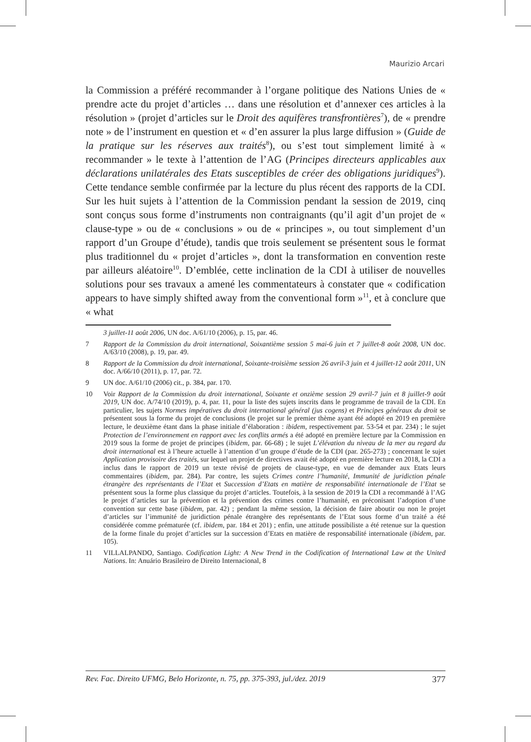Maurizio Arcari
la Commission a préféré recommander à l’organe politique des Nations Unies de « prendre acte du projet d’articles … dans une résolution et d’annexer ces articles à la résolution » (projet d’articles sur le Droit des aquifères transfrontières<sup>7</sup>), de « prendre note » de l’instrument en question et « d’en assurer la plus large diffusion » (Guide de la pratique sur les réserves aux traités<sup>8</sup>), ou s’est tout simplement limité à « recommander » le texte à l’attention de l’AG (Principes directeurs applicables aux déclarations unilatérales des Etats susceptibles de créer des obligations juridiques<sup>9</sup>). Cette tendance semble confirmée par la lecture du plus récent des rapports de la CDI. Sur les huit sujets à l’attention de la Commission pendant la session de 2019, cinq sont conçus sous forme d’instruments non contraignants (qu’il agit d’un projet de « clause-type » ou de « conclusions » ou de « principes », ou tout simplement d’un rapport d’un Groupe d’étude), tandis que trois seulement se présentent sous le format plus traditionnel du « projet d’articles », dont la transformation en convention reste par ailleurs aléatoire<sup>10</sup>. D’emblée, cette inclination de la CDI à utiliser de nouvelles solutions pour ses travaux a amené les commentateurs à constater que « codification appears to have simply shifted away from the conventional form »<sup>11</sup>, et à conclure que « what
3 juillet-11 août 2006, UN doc. A/61/10 (2006), p. 15, par. 46.
7 Rapport de la Commission du droit international, Soixantième session 5 mai-6 juin et 7 juillet-8 août 2008, UN doc. A/63/10 (2008), p. 19, par. 49.
8 Rapport de la Commission du droit international, Soixante-troisième session 26 avril-3 juin et 4 juillet-12 août 2011, UN doc. A/66/10 (2011), p. 17, par. 72.
9 UN doc. A/61/10 (2006) cit., p. 384, par. 170.
10 Voir Rapport de la Commission du droit international, Soixante et onzième session 29 avril-7 juin et 8 juillet-9 août 2019, UN doc. A/74/10 (2019), p. 4, par. 11, pour la liste des sujets inscrits dans le programme de travail de la CDI. En particulier, les sujets Normes impératives du droit international général (jus cogens) et Principes généraux du droit se présentent sous la forme du projet de conclusions (le projet sur le premier thème ayant été adopté en 2019 en première lecture, le deuxième étant dans la phase initiale d’élaboration : ibidem, respectivement par. 53-54 et par. 234) ; le sujet Protection de l’environnement en rapport avec les conflits armés a été adopté en première lecture par la Commission en 2019 sous la forme de projet de principes (ibidem, par. 66-68) ; le sujet L’élévation du niveau de la mer au regard du droit international est à l’heure actuelle à l’attention d’un groupe d’étude de la CDI (par. 265-273) ; concernant le sujet Application provisoire des traités, sur lequel un projet de directives avait été adopté en première lecture en 2018, la CDI a inclus dans le rapport de 2019 un texte révisé de projets de clause-type, en vue de demander aux Etats leurs commentaires (ibidem, par. 284). Par contre, les sujets Crimes contre l’humanité, Immunité de juridiction pénale étrangère des représentants de l’Etat et Succession d’Etats en matière de responsabilité internationale de l’Etat se présentent sous la forme plus classique du projet d’articles. Toutefois, à la session de 2019 la CDI a recommandé à l’AG le projet d’articles sur la prévention et la prévention des crimes contre l’humanité, en préconisant l’adoption d’une convention sur cette base (ibidem, par. 42) ; pendant la même session, la décision de faire aboutir ou non le projet d’articles sur l’immunité de juridiction pénale étrangère des représentants de l’Etat sous forme d’un traité a été considérée comme prématurée (cf. ibidem, par. 184 et 201) ; enfin, une attitude possibiliste a été retenue sur la question de la forme finale du projet d’articles sur la succession d’Etats en matière de responsabilité internationale (ibidem, par. 105).
11 VILLALPANDO, Santiago. Codification Light: A New Trend in the Codification of International Law at the United Nations. In: Anuário Brasileiro de Direito Internacional, 8
Rev. Fac. Direito UFMG, Belo Horizonte, n. 75, pp. 375-393, jul./dez. 2019 377